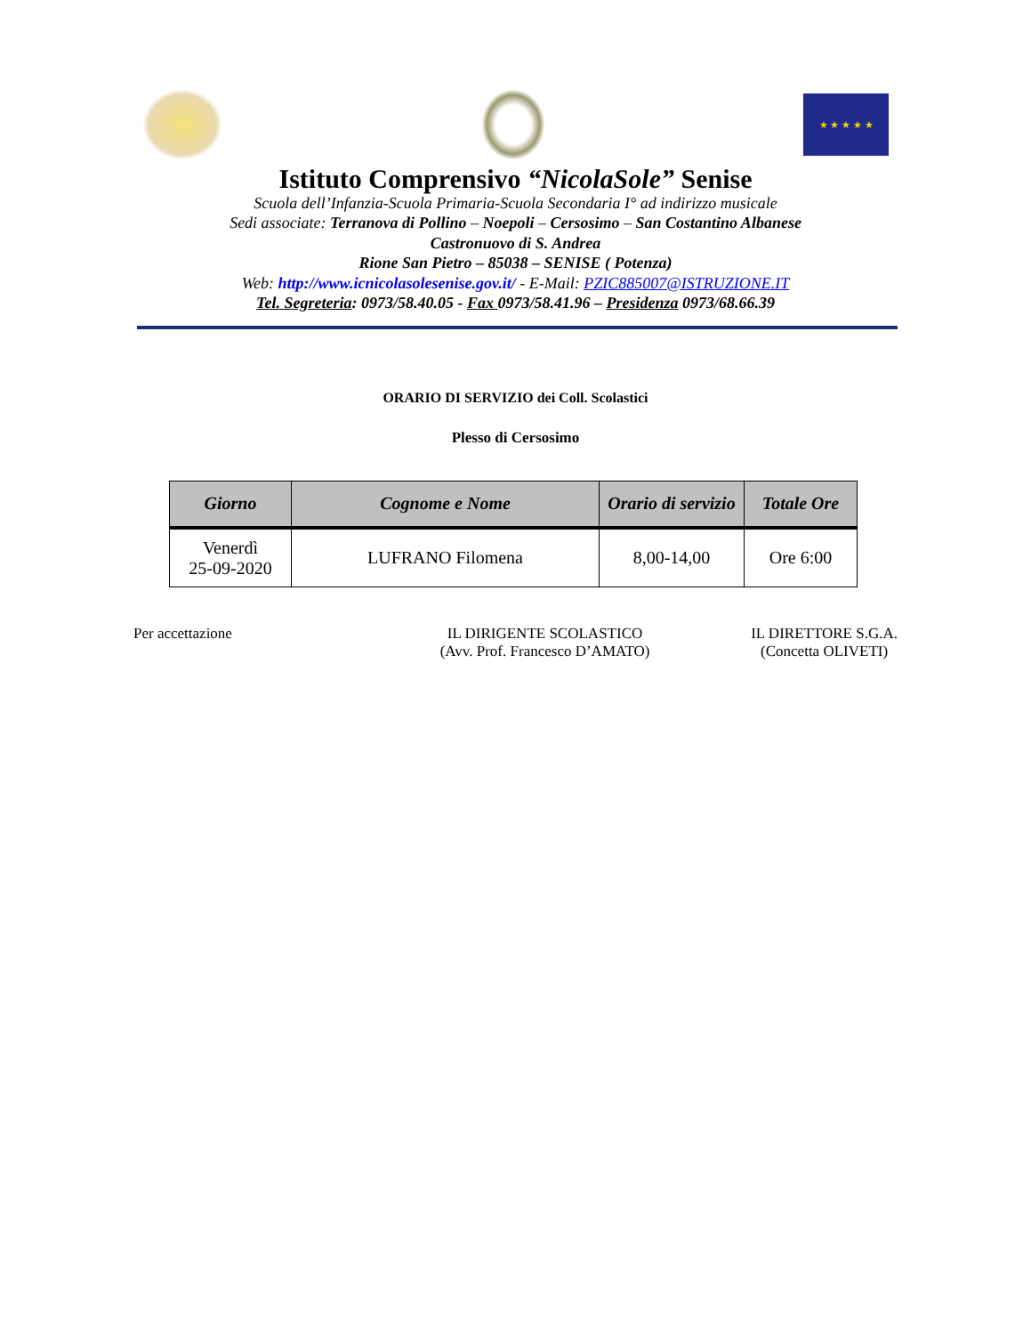★ ★ ★ ★ ★
Istituto Comprensivo “NicolaSole” Senise
Scuola dell’Infanzia-Scuola Primaria-Scuola Secondaria I° ad indirizzo musicale
Sedi associate: Terranova di Pollino – Noepoli – Cersosimo – San Costantino Albanese
Castronuovo di S. Andrea
Rione San Pietro – 85038 – SENISE ( Potenza)
Web: http://www.icnicolasolesenise.gov.it/ - E-Mail: PZIC885007@ISTRUZIONE.IT
Tel. Segreteria: 0973/58.40.05 - Fax 0973/58.41.96 – Presidenza 0973/68.66.39
ORARIO DI SERVIZIO dei Coll. Scolastici
Plesso di Cersosimo
| Giorno | Cognome e Nome | Orario di servizio | Totale Ore |
| --- | --- | --- | --- |
| Venerdì 25-09-2020 | LUFRANO Filomena | 8,00-14,00 | Ore 6:00 |
Per accettazione IL DIRIGENTE SCOLASTICO
(Avv. Prof. Francesco D’AMATO)
IL DIRETTORE S.G.A.
(Concetta OLIVETI)